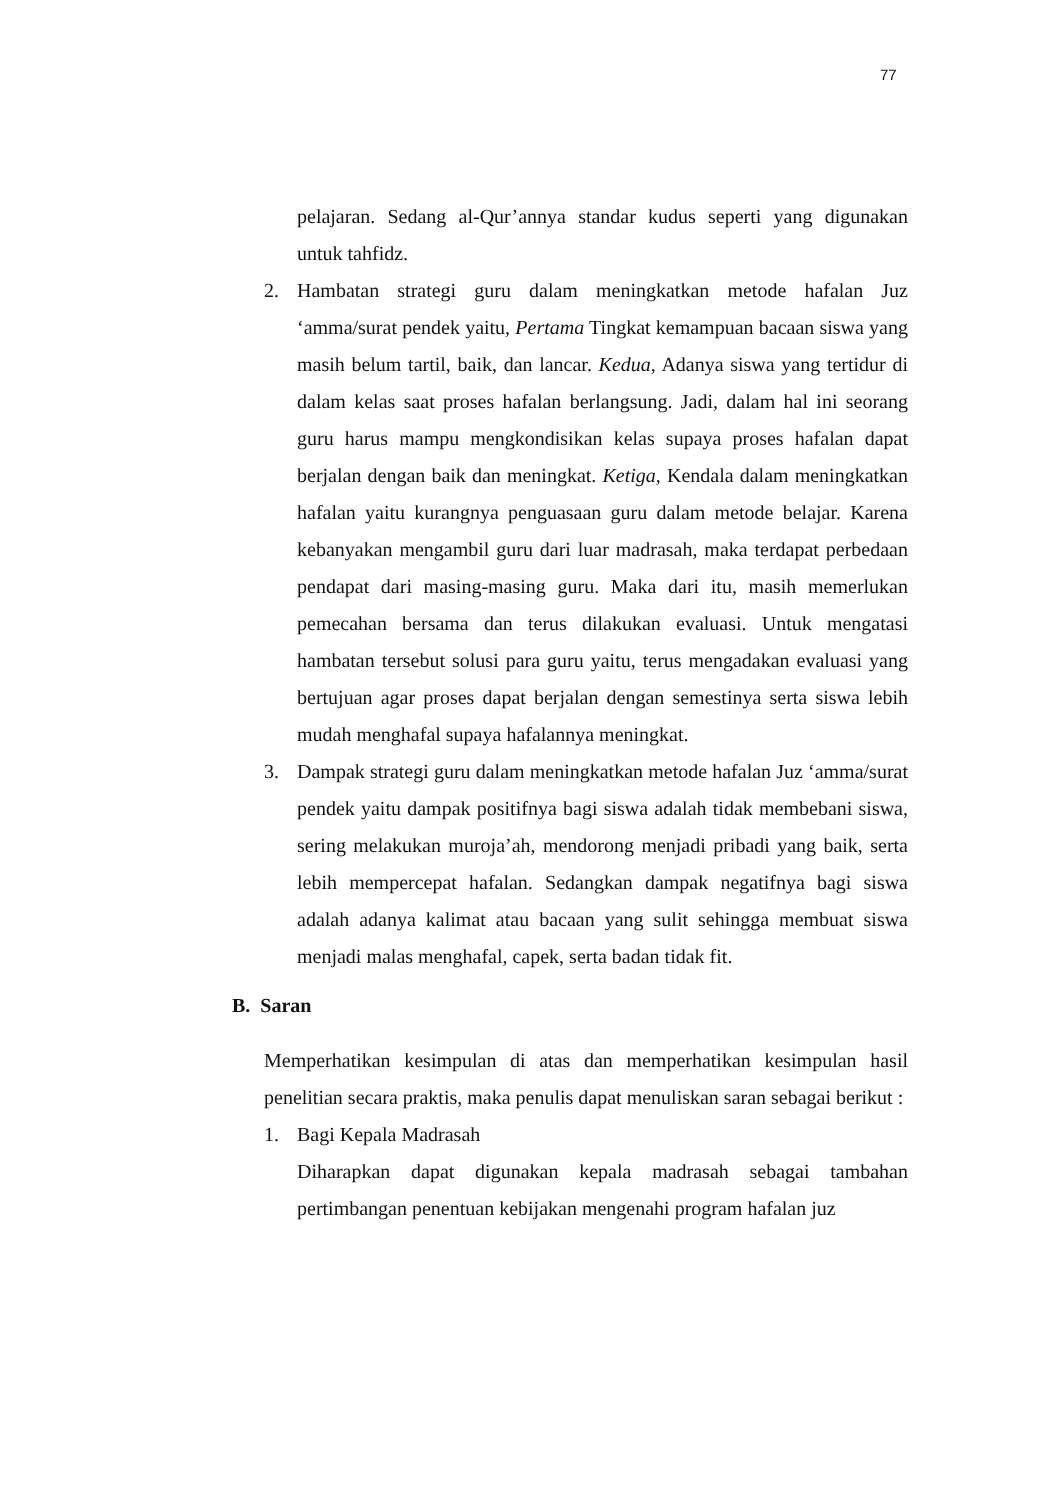77
pelajaran. Sedang al-Qur’annya standar kudus seperti yang digunakan untuk tahfidz.
2. Hambatan strategi guru dalam meningkatkan metode hafalan Juz ‘amma/surat pendek yaitu, Pertama Tingkat kemampuan bacaan siswa yang masih belum tartil, baik, dan lancar. Kedua, Adanya siswa yang tertidur di dalam kelas saat proses hafalan berlangsung. Jadi, dalam hal ini seorang guru harus mampu mengkondisikan kelas supaya proses hafalan dapat berjalan dengan baik dan meningkat. Ketiga, Kendala dalam meningkatkan hafalan yaitu kurangnya penguasaan guru dalam metode belajar. Karena kebanyakan mengambil guru dari luar madrasah, maka terdapat perbedaan pendapat dari masing-masing guru. Maka dari itu, masih memerlukan pemecahan bersama dan terus dilakukan evaluasi. Untuk mengatasi hambatan tersebut solusi para guru yaitu, terus mengadakan evaluasi yang bertujuan agar proses dapat berjalan dengan semestinya serta siswa lebih mudah menghafal supaya hafalannya meningkat.
3. Dampak strategi guru dalam meningkatkan metode hafalan Juz ‘amma/surat pendek yaitu dampak positifnya bagi siswa adalah tidak membebani siswa, sering melakukan muroja’ah, mendorong menjadi pribadi yang baik, serta lebih mempercepat hafalan. Sedangkan dampak negatifnya bagi siswa adalah adanya kalimat atau bacaan yang sulit sehingga membuat siswa menjadi malas menghafal, capek, serta badan tidak fit.
B. Saran
Memperhatikan kesimpulan di atas dan memperhatikan kesimpulan hasil penelitian secara praktis, maka penulis dapat menuliskan saran sebagai berikut :
1. Bagi Kepala Madrasah
Diharapkan dapat digunakan kepala madrasah sebagai tambahan pertimbangan penentuan kebijakan mengenahi program hafalan juz